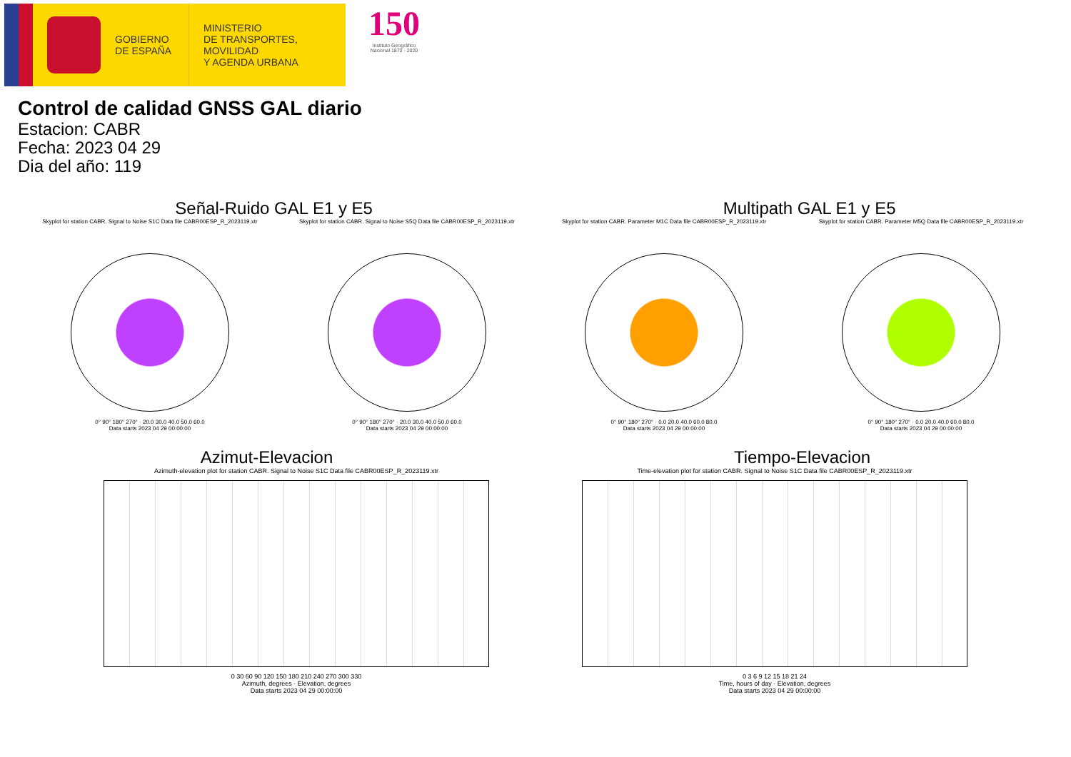GOBIERNO
DE ESPAÑA
MINISTERIO
DE TRANSPORTES, MOVILIDAD
Y AGENDA URBANA
150
Instituto Geográfico Nacional 1870 - 2020
Control de calidad GNSS GAL diario
Estacion: CABR
Fecha: 2023 04 29
Dia del año: 119
Señal-Ruido GAL E1 y E5 Multipath GAL E1 y E5
Skyplot for station CABR. Signal to Noise S1C Data file CABR00ESP_R_2023119.xtr
0° 90° 180° 270° · 20.0 30.0 40.0 50.0 60.0
Data starts 2023 04 29 00:00:00
Skyplot for station CABR. Signal to Noise S5Q Data file CABR00ESP_R_2023119.xtr
0° 90° 180° 270° · 20.0 30.0 40.0 50.0 60.0
Data starts 2023 04 29 00:00:00
Skyplot for station CABR. Parameter M1C Data file CABR00ESP_R_2023119.xtr
0° 90° 180° 270° · 0.0 20.0 40.0 60.0 80.0
Data starts 2023 04 29 00:00:00
Skyplot for station CABR. Parameter M5Q Data file CABR00ESP_R_2023119.xtr
0° 90° 180° 270° · 0.0 20.0 40.0 60.0 80.0
Data starts 2023 04 29 00:00:00
Azimut-Elevacion Tiempo-Elevacion
Azimuth-elevation plot for station CABR. Signal to Noise S1C Data file CABR00ESP_R_2023119.xtr
0 30 60 90 120 150 180 210 240 270 300 330
Azimuth, degrees · Elevation, degrees
Data starts 2023 04 29 00:00:00
Time-elevation plot for station CABR. Signal to Noise S1C Data file CABR00ESP_R_2023119.xtr
0 3 6 9 12 15 18 21 24
Time, hours of day · Elevation, degrees
Data starts 2023 04 29 00:00:00